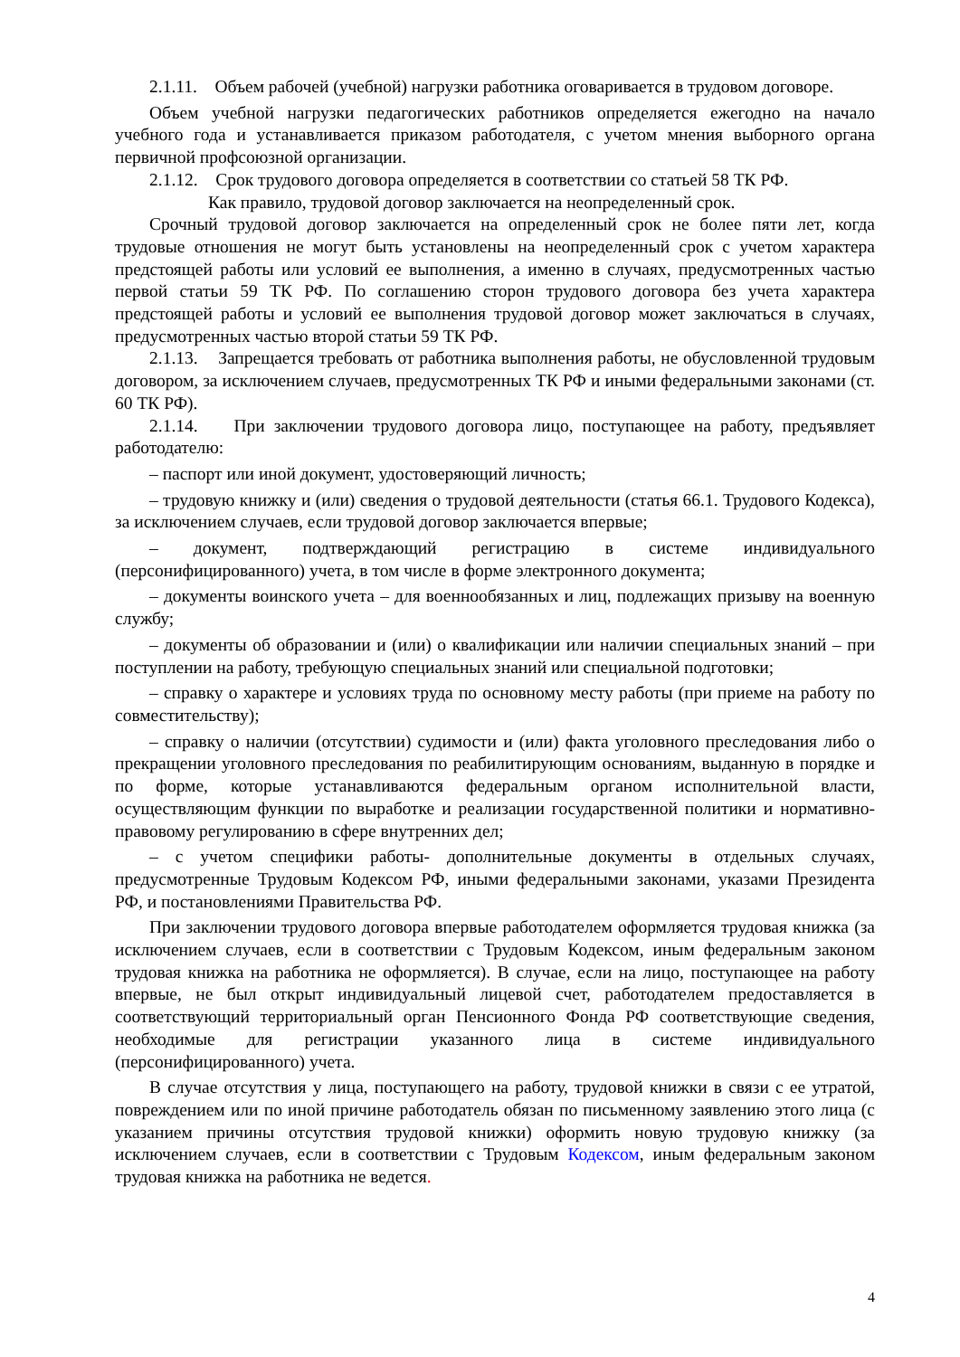2.1.11. Объем рабочей (учебной) нагрузки работника оговаривается в трудовом договоре.
Объем учебной нагрузки педагогических работников определяется ежегодно на начало учебного года и устанавливается приказом работодателя, с учетом мнения выборного органа первичной профсоюзной организации.
2.1.12. Срок трудового договора определяется в соответствии со статьей 58 ТК РФ.
Как правило, трудовой договор заключается на неопределенный срок.
Срочный трудовой договор заключается на определенный срок не более пяти лет, когда трудовые отношения не могут быть установлены на неопределенный срок с учетом характера предстоящей работы или условий ее выполнения, а именно в случаях, предусмотренных частью первой статьи 59 ТК РФ. По соглашению сторон трудового договора без учета характера предстоящей работы и условий ее выполнения трудовой договор может заключаться в случаях, предусмотренных частью второй статьи 59 ТК РФ.
2.1.13. Запрещается требовать от работника выполнения работы, не обусловленной трудовым договором, за исключением случаев, предусмотренных ТК РФ и иными федеральными законами (ст. 60 ТК РФ).
2.1.14. При заключении трудового договора лицо, поступающее на работу, предъявляет работодателю:
– паспорт или иной документ, удостоверяющий личность;
– трудовую книжку и (или) сведения о трудовой деятельности (статья 66.1. Трудового Кодекса), за исключением случаев, если трудовой договор заключается впервые;
– документ, подтверждающий регистрацию в системе индивидуального (персонифицированного) учета, в том числе в форме электронного документа;
– документы воинского учета – для военнообязанных и лиц, подлежащих призыву на военную службу;
– документы об образовании и (или) о квалификации или наличии специальных знаний – при поступлении на работу, требующую специальных знаний или специальной подготовки;
– справку о характере и условиях труда по основному месту работы (при приеме на работу по совместительству);
– справку о наличии (отсутствии) судимости и (или) факта уголовного преследования либо о прекращении уголовного преследования по реабилитирующим основаниям, выданную в порядке и по форме, которые устанавливаются федеральным органом исполнительной власти, осуществляющим функции по выработке и реализации государственной политики и нормативно-правовому регулированию в сфере внутренних дел;
– с учетом специфики работы- дополнительные документы в отдельных случаях, предусмотренные Трудовым Кодексом РФ, иными федеральными законами, указами Президента РФ, и постановлениями Правительства РФ.
При заключении трудового договора впервые работодателем оформляется трудовая книжка (за исключением случаев, если в соответствии с Трудовым Кодексом, иным федеральным законом трудовая книжка на работника не оформляется). В случае, если на лицо, поступающее на работу впервые, не был открыт индивидуальный лицевой счет, работодателем предоставляется в соответствующий территориальный орган Пенсионного Фонда РФ соответствующие сведения, необходимые для регистрации указанного лица в системе индивидуального (персонифицированного) учета.
В случае отсутствия у лица, поступающего на работу, трудовой книжки в связи с ее утратой, повреждением или по иной причине работодатель обязан по письменному заявлению этого лица (с указанием причины отсутствия трудовой книжки) оформить новую трудовую книжку (за исключением случаев, если в соответствии с Трудовым Кодексом, иным федеральным законом трудовая книжка на работника не ведется.
4